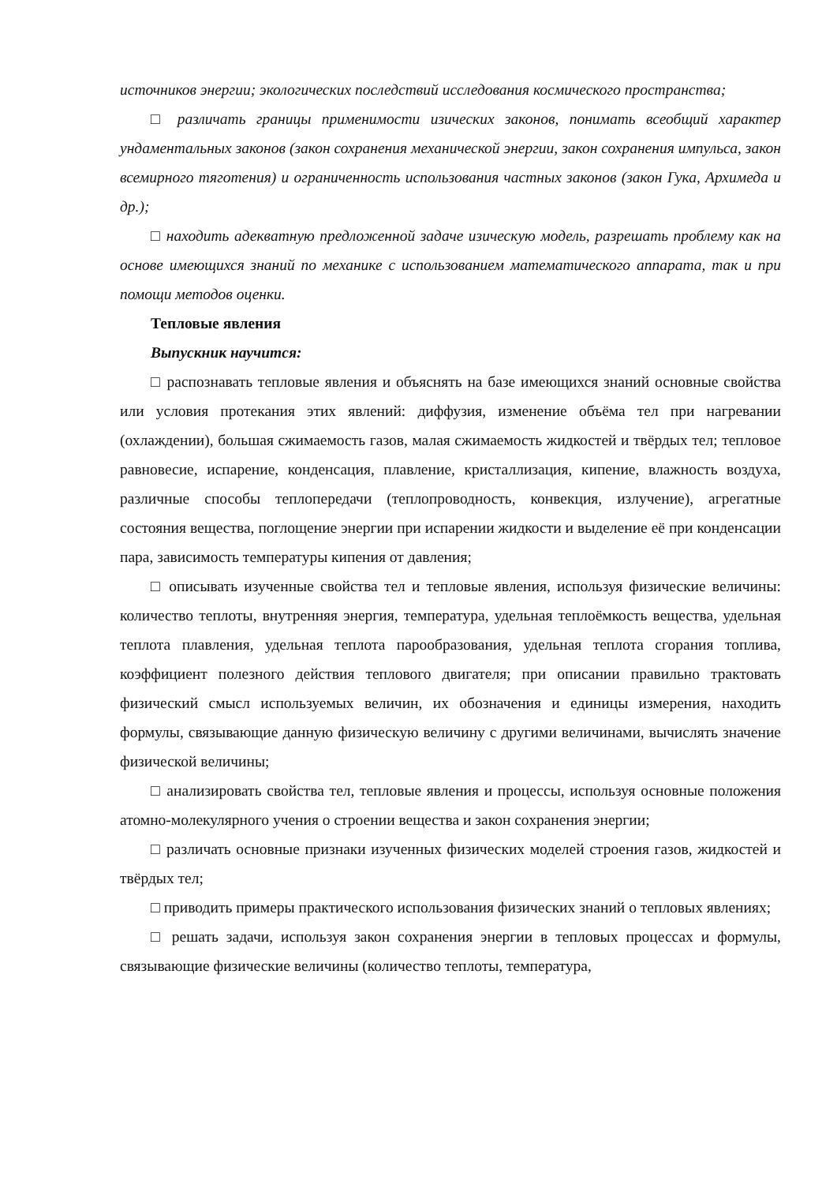источников энергии; экологических последствий исследования космического пространства;
□ различать границы применимости изических законов, понимать всеобщий характер ундаментальных законов (закон сохранения механической энергии, закон сохранения импульса, закон всемирного тяготения) и ограниченность использования частных законов (закон Гука, Архимеда и др.);
□ находить адекватную предложенной задаче изическую модель, разрешать проблему как на основе имеющихся знаний по механике с использованием математического аппарата, так и при помощи методов оценки.
Тепловые явления
Выпускник научится:
□ распознавать тепловые явления и объяснять на базе имеющихся знаний основные свойства или условия протекания этих явлений: диффузия, изменение объёма тел при нагревании (охлаждении), большая сжимаемость газов, малая сжимаемость жидкостей и твёрдых тел; тепловое равновесие, испарение, конденсация, плавление, кристаллизация, кипение, влажность воздуха, различные способы теплопередачи (теплопроводность, конвекция, излучение), агрегатные состояния вещества, поглощение энергии при испарении жидкости и выделение её при конденсации пара, зависимость температуры кипения от давления;
□ описывать изученные свойства тел и тепловые явления, используя физические величины: количество теплоты, внутренняя энергия, температура, удельная теплоёмкость вещества, удельная теплота плавления, удельная теплота парообразования, удельная теплота сгорания топлива, коэффициент полезного действия теплового двигателя; при описании правильно трактовать физический смысл используемых величин, их обозначения и единицы измерения, находить формулы, связывающие данную физическую величину с другими величинами, вычислять значение физической величины;
□ анализировать свойства тел, тепловые явления и процессы, используя основные положения атомно-молекулярного учения о строении вещества и закон сохранения энергии;
□ различать основные признаки изученных физических моделей строения газов, жидкостей и твёрдых тел;
□ приводить примеры практического использования физических знаний о тепловых явлениях;
□ решать задачи, используя закон сохранения энергии в тепловых процессах и формулы, связывающие физические величины (количество теплоты, температура,